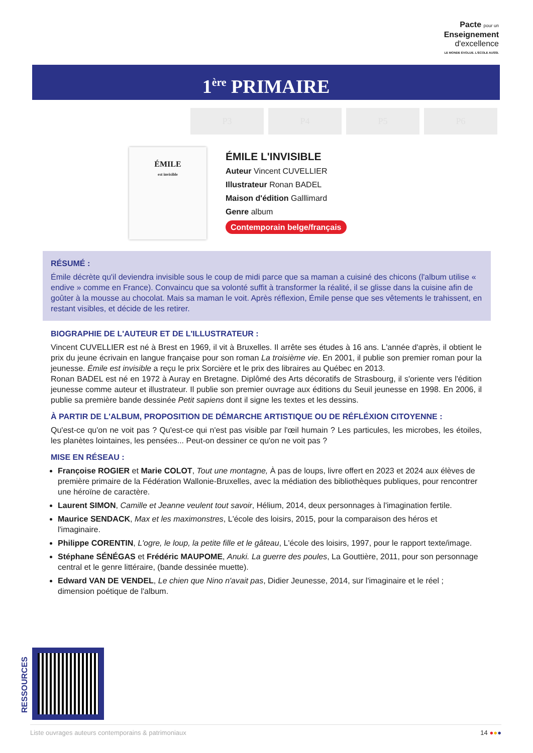Pacte pour un
Enseignement
d'excellence
LE MONDE ÉVOLUE. L'ÉCOLE AUSSI.
1<sup>ère</sup> PRIMAIRE
P3 P4 P5 P6
ÉMILE
est invisible
ÉMILE L'INVISIBLE
Auteur Vincent CUVELLIER
Illustrateur Ronan BADEL
Maison d'édition Galllimard
Genre album
Contemporain belge/français
RÉSUMÉ :
Émile décrète qu'il deviendra invisible sous le coup de midi parce que sa maman a cuisiné des chicons (l'album utilise « endive » comme en France). Convaincu que sa volonté suffit à transformer la réalité, il se glisse dans la cuisine afin de goûter à la mousse au chocolat. Mais sa maman le voit. Après réflexion, Émile pense que ses vêtements le trahissent, en restant visibles, et décide de les retirer.
BIOGRAPHIE DE L'AUTEUR ET DE L'ILLUSTRATEUR :
Vincent CUVELLIER est né à Brest en 1969, il vit à Bruxelles. Il arrête ses études à 16 ans. L'année d'après, il obtient le prix du jeune écrivain en langue française pour son roman La troisième vie. En 2001, il publie son premier roman pour la jeunesse. Émile est invisible a reçu le prix Sorcière et le prix des libraires au Québec en 2013.
Ronan BADEL est né en 1972 à Auray en Bretagne. Diplômé des Arts décoratifs de Strasbourg, il s'oriente vers l'édition jeunesse comme auteur et illustrateur. Il publie son premier ouvrage aux éditions du Seuil jeunesse en 1998. En 2006, il publie sa première bande dessinée Petit sapiens dont il signe les textes et les dessins.
À PARTIR DE L'ALBUM, PROPOSITION DE DÉMARCHE ARTISTIQUE OU DE RÉFLÉXION CITOYENNE :
Qu'est-ce qu'on ne voit pas ? Qu'est-ce qui n'est pas visible par l'œil humain ? Les particules, les microbes, les étoiles, les planètes lointaines, les pensées... Peut-on dessiner ce qu'on ne voit pas ?
MISE EN RÉSEAU :
Françoise ROGIER et Marie COLOT, Tout une montagne, À pas de loups, livre offert en 2023 et 2024 aux élèves de première primaire de la Fédération Wallonie-Bruxelles, avec la médiation des bibliothèques publiques, pour rencontrer une héroïne de caractère.
Laurent SIMON, Camille et Jeanne veulent tout savoir, Hélium, 2014, deux personnages à l'imagination fertile.
Maurice SENDACK, Max et les maximonstres, L'école des loisirs, 2015, pour la comparaison des héros et l'imaginaire.
Philippe CORENTIN, L'ogre, le loup, la petite fille et le gâteau, L'école des loisirs, 1997, pour le rapport texte/image.
Stéphane SÉNÉGAS et Frédéric MAUPOME, Anuki. La guerre des poules, La Gouttière, 2011, pour son personnage central et le genre littéraire, (bande dessinée muette).
Edward VAN DE VENDEL, Le chien que Nino n'avait pas, Didier Jeunesse, 2014, sur l'imaginaire et le réel ; dimension poétique de l'album.
RESSOURCES
Liste ouvrages auteurs contemporains & patrimoniaux 14 ●●●